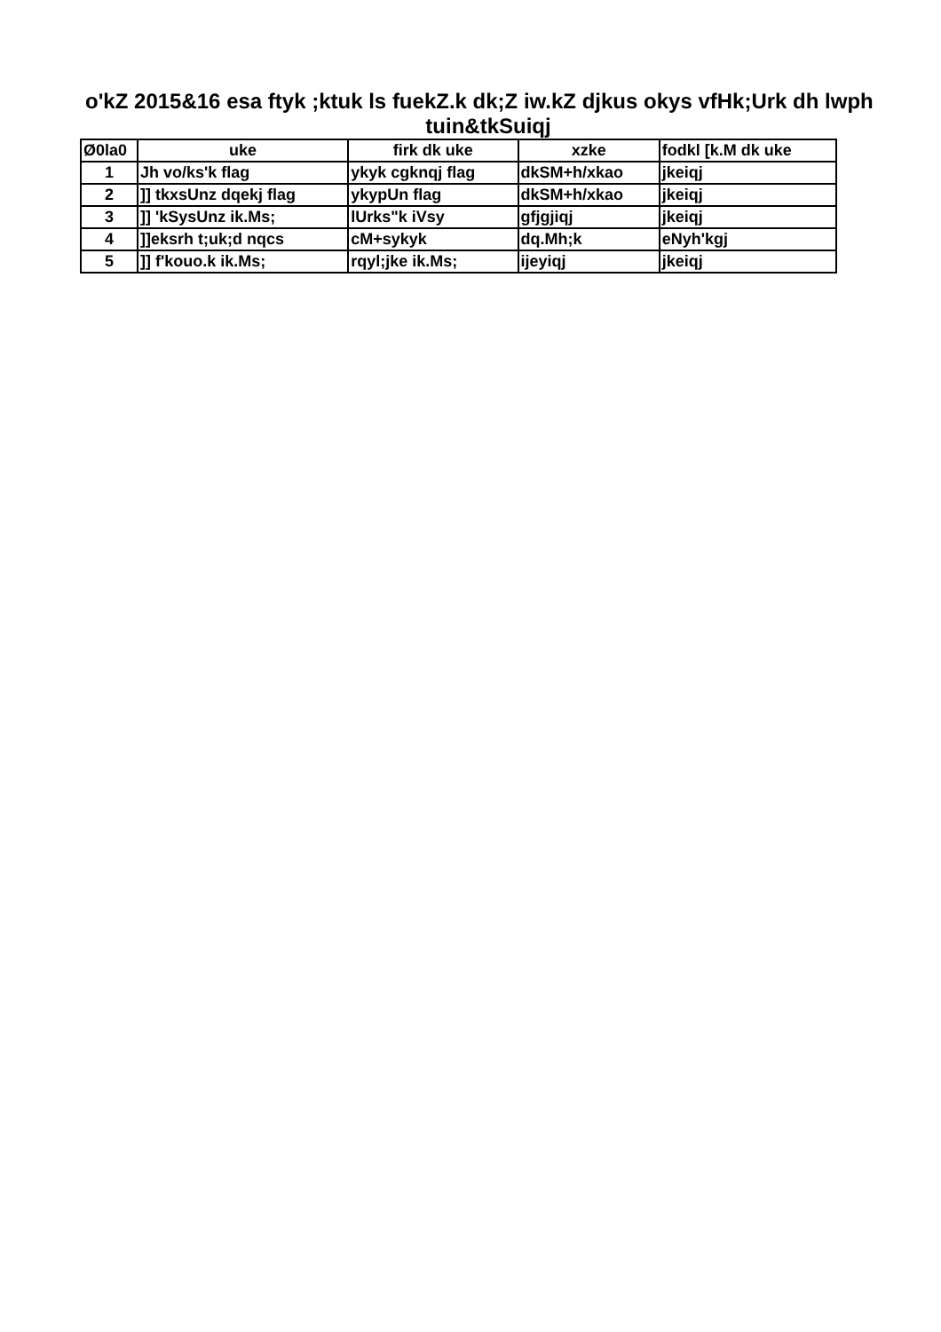o'kZ 2015&16 esa ftyk ;ktuk ls fuekZ.k dk;Z iw.kZ djkus okys vfHk;Urk dh lwph
tuin&tkSuiqj
| Ø0la0 | uke | firk dk uke | xzke | fodkl [k.M dk uke |
| --- | --- | --- | --- | --- |
| 1 | Jh vo/ks'k flag | ykyk cgknqj flag | dkSM+h/xkao | jkeiqj |
| 2 | ]] tkxsUnz dqekj flag | ykypUn flag | dkSM+h/xkao | jkeiqj |
| 3 | ]] 'kSysUnz ik.Ms; | lUrks"k iVsy | gfjgjiqj | jkeiqj |
| 4 | ]]eksrh t;uk;d nqcs | cM+sykyk | dq.Mh;k | eNyh'kgj |
| 5 | ]] f'kouo.k ik.Ms; | rqyl;jke ik.Ms; | ijeyiqj | jkeiqj |